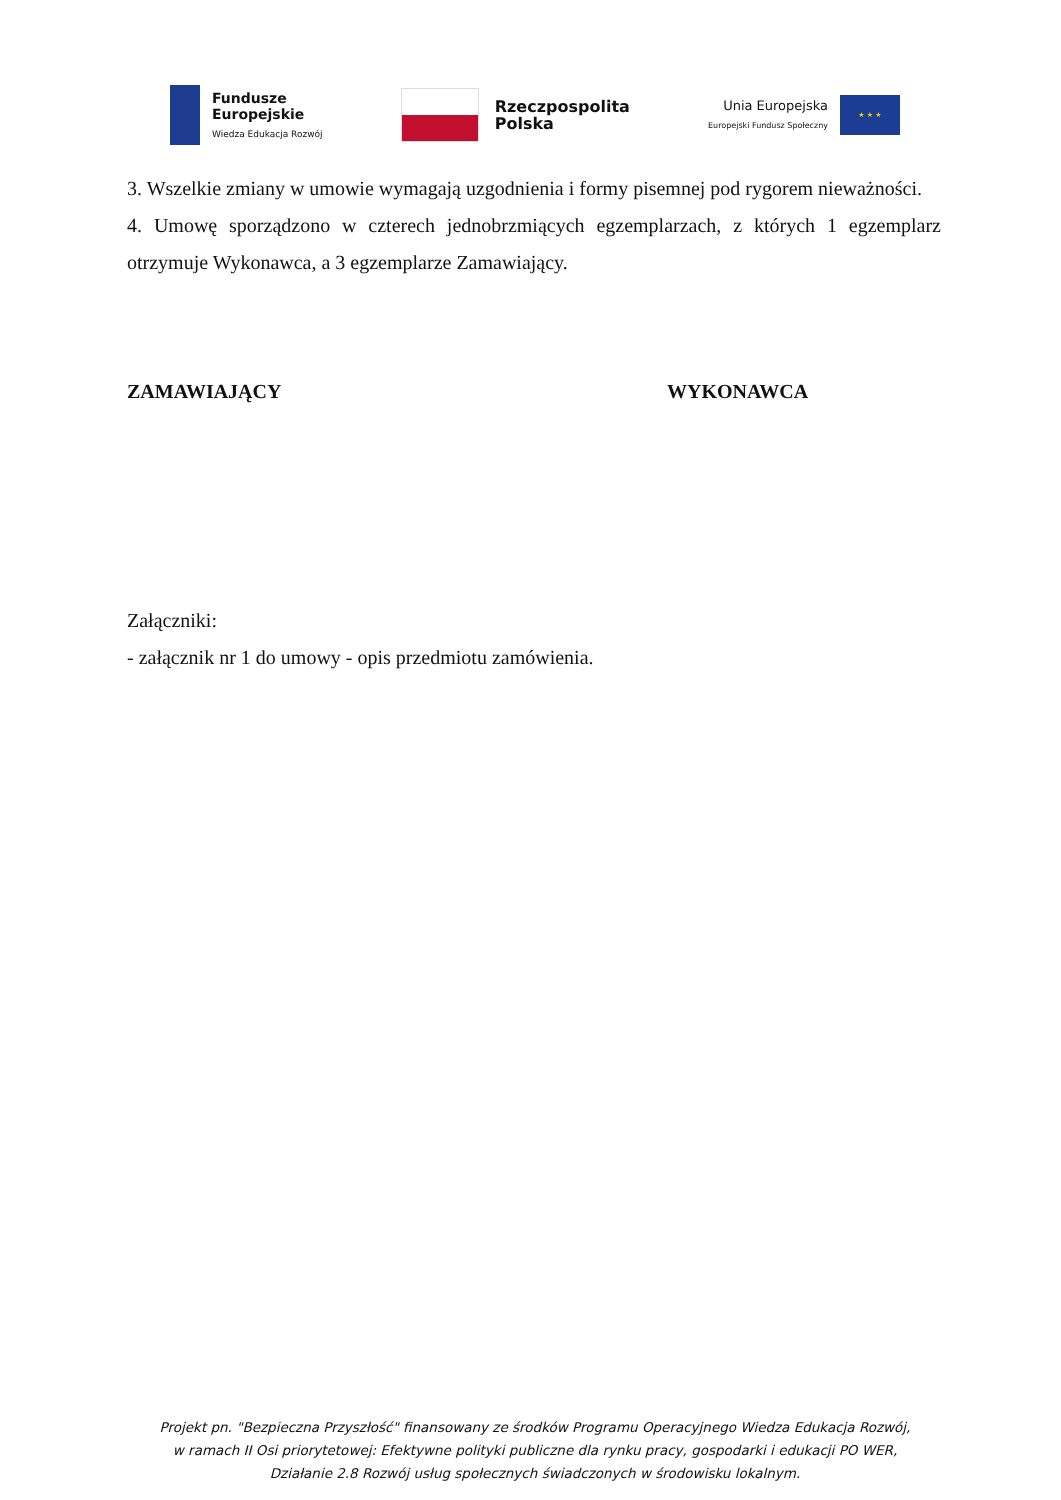Fundusze
Europejskie
Wiedza Edukacja Rozwój
Rzeczpospolita
Polska
Unia Europejska
Europejski Fundusz Społeczny
★ ★ ★
3. Wszelkie zmiany w umowie wymagają uzgodnienia i formy pisemnej pod rygorem nieważności.
4. Umowę sporządzono w czterech jednobrzmiących egzemplarzach, z których 1 egzemplarz otrzymuje Wykonawca, a 3 egzemplarze Zamawiający.
ZAMAWIAJĄCY WYKONAWCA
Załączniki:
- załącznik nr 1 do umowy - opis przedmiotu zamówienia.
Projekt pn. "Bezpieczna Przyszłość" finansowany ze środków Programu Operacyjnego Wiedza Edukacja Rozwój,
w ramach II Osi priorytetowej: Efektywne polityki publiczne dla rynku pracy, gospodarki i edukacji PO WER,
Działanie 2.8 Rozwój usług społecznych świadczonych w środowisku lokalnym.